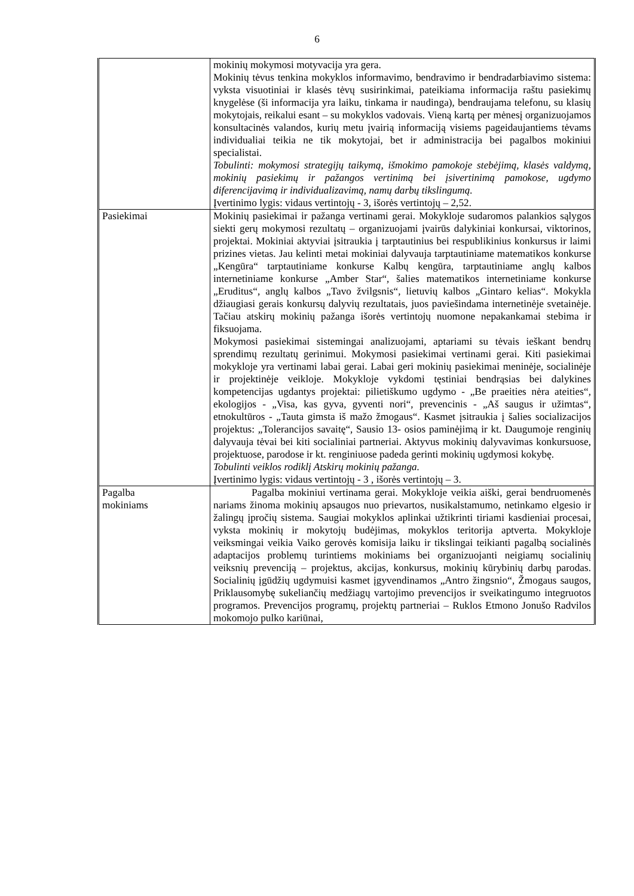6
| | mokinių mokymosi motyvacija yra gera. Mokinių tėvus tenkina mokyklos informavimo, bendravimo ir bendradarbiavimo sistema: vyksta visuotiniai ir klasės tėvų susirinkimai, pateikiama informacija raštu pasiekimų knygelėse (ši informacija yra laiku, tinkama ir naudinga), bendraujama telefonu, su klasių mokytojais, reikalui esant – su mokyklos vadovais. Vieną kartą per mėnesį organizuojamos konsultacinės valandos, kurių metu įvairią informaciją visiems pageidaujantiems tėvams individualiai teikia ne tik mokytojai, bet ir administracija bei pagalbos mokiniui specialistai. Tobulinti: mokymosi strategijų taikymą, išmokimo pamokoje stebėjimą, klasės valdymą, mokinių pasiekimų ir pažangos vertinimą bei įsivertinimą pamokose, ugdymo diferencijavimą ir individualizavimą, namų darbų tikslingumą. Įvertinimo lygis: vidaus vertintojų - 3, išorės vertintojų – 2,52. |
| Pasiekimai | Mokinių pasiekimai ir pažanga vertinami gerai. Mokykloje sudaromos palankios sąlygos siekti gerų mokymosi rezultatų – organizuojami įvairūs dalykiniai konkursai, viktorinos, projektai. Mokiniai aktyviai įsitraukia į tarptautinius bei respublikinius konkursus ir laimi prizines vietas. Jau kelinti metai mokiniai dalyvauja tarptautiniame matematikos konkurse „Kengūra“ tarptautiniame konkurse Kalbų kengūra, tarptautiniame anglų kalbos internetiniame konkurse „Amber Star“, šalies matematikos internetiniame konkurse „Eruditus“, anglų kalbos „Tavo žvilgsnis“, lietuvių kalbos „Gintaro kelias“. Mokykla džiaugiasi gerais konkursų dalyvių rezultatais, juos paviešindama internetinėje svetainėje. Tačiau atskirų mokinių pažanga išorės vertintojų nuomone nepakankamai stebima ir fiksuojama. Mokymosi pasiekimai sistemingai analizuojami, aptariami su tėvais ieškant bendrų sprendimų rezultatų gerinimui. Mokymosi pasiekimai vertinami gerai. Kiti pasiekimai mokykloje yra vertinami labai gerai. Labai geri mokinių pasiekimai meninėje, socialinėje ir projektinėje veikloje. Mokykloje vykdomi tęstiniai bendrąsias bei dalykines kompetencijas ugdantys projektai: pilietiškumo ugdymo - „Be praeities nėra ateities“, ekologijos - „Visa, kas gyva, gyventi nori“, prevencinis - „Aš saugus ir užimtas“, etnokultūros - „Tauta gimsta iš mažo žmogaus“. Kasmet įsitraukia į šalies socializacijos projektus: „Tolerancijos savaitę“, Sausio 13- osios paminėjimą ir kt. Daugumoje renginių dalyvauja tėvai bei kiti socialiniai partneriai. Aktyvus mokinių dalyvavimas konkursuose, projektuose, parodose ir kt. renginiuose padeda gerinti mokinių ugdymosi kokybę. Tobulinti veiklos rodiklį Atskirų mokinių pažanga. Įvertinimo lygis: vidaus vertintojų - 3 , išorės vertintojų – 3. |
| Pagalba mokiniams | Pagalba mokiniui vertinama gerai. Mokykloje veikia aiški, gerai bendruomenės nariams žinoma mokinių apsaugos nuo prievartos, nusikalstamumo, netinkamo elgesio ir žalingų įpročių sistema. Saugiai mokyklos aplinkai užtikrinti tiriami kasdieniai procesai, vyksta mokinių ir mokytojų budėjimas, mokyklos teritorija aptverta. Mokykloje veiksmingai veikia Vaiko gerovės komisija laiku ir tikslingai teikianti pagalbą socialinės adaptacijos problemų turintiems mokiniams bei organizuojanti neigiamų socialinių veiksnių prevenciją – projektus, akcijas, konkursus, mokinių kūrybinių darbų parodas. Socialinių įgūdžių ugdymuisi kasmet įgyvendinamos „Antro žingsnio“, Žmogaus saugos, Priklausomybę sukeliančių medžiagų vartojimo prevencijos ir sveikatingumo integruotos programos. Prevencijos programų, projektų partneriai – Ruklos Etmono Jonušo Radvilos mokomojo pulko kariūnai, |